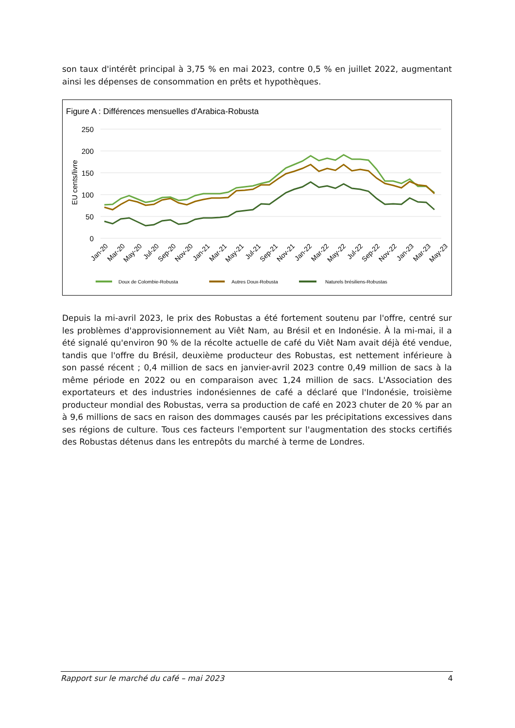son taux d'intérêt principal à 3,75 % en mai 2023, contre 0,5 % en juillet 2022, augmentant ainsi les dépenses de consommation en prêts et hypothèques.
Figure A : Différences mensuelles d'Arabica-Robusta
250
200
150
100
50
0
EU cents/livre
Jan-20
Mar-20
May-20
Jul-20
Sep-20
Nov-20
Jan-21
Mar-21
May-21
Jul-21
Sep-21
Nov-21
Jan-22
Mar-22
May-22
Jul-22
Sep-22
Nov-22
Jan-23
Mar-23
May-23
Doux de Colombie-Robusta
Autres Doux-Robusta
Naturels brésiliens-Robustas
Depuis la mi-avril 2023, le prix des Robustas a été fortement soutenu par l'offre, centré sur les problèmes d'approvisionnement au Viêt Nam, au Brésil et en Indonésie. À la mi-mai, il a été signalé qu'environ 90 % de la récolte actuelle de café du Viêt Nam avait déjà été vendue, tandis que l'offre du Brésil, deuxième producteur des Robustas, est nettement inférieure à son passé récent ; 0,4 million de sacs en janvier-avril 2023 contre 0,49 million de sacs à la même période en 2022 ou en comparaison avec 1,24 million de sacs. L'Association des exportateurs et des industries indonésiennes de café a déclaré que l'Indonésie, troisième producteur mondial des Robustas, verra sa production de café en 2023 chuter de 20 % par an à 9,6 millions de sacs en raison des dommages causés par les précipitations excessives dans ses régions de culture. Tous ces facteurs l'emportent sur l'augmentation des stocks certifiés des Robustas détenus dans les entrepôts du marché à terme de Londres.
Rapport sur le marché du café – mai 2023 4